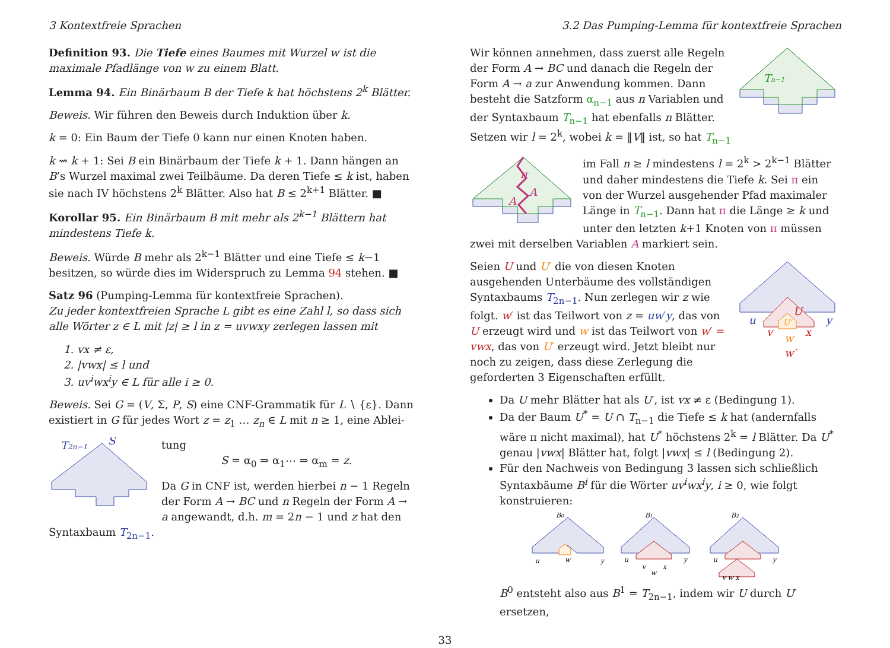3 Kontextfreie Sprachen 3.2 Das Pumping-Lemma für kontextfreie Sprachen
Definition 93. Die Tiefe eines Baumes mit Wurzel w ist die maximale Pfadlänge von w zu einem Blatt.
Lemma 94. Ein Binärbaum B der Tiefe k hat höchstens 2<sup>k</sup> Blätter.
Beweis. Wir führen den Beweis durch Induktion über k.
k = 0: Ein Baum der Tiefe 0 kann nur einen Knoten haben.
k ⇝ k + 1: Sei B ein Binärbaum der Tiefe k + 1. Dann hängen an B’s Wurzel maximal zwei Teilbäume. Da deren Tiefe ≤ k ist, haben sie nach IV höchstens 2<sup>k</sup> Blätter. Also hat B ≤ 2<sup>k+1</sup> Blätter. ■
Korollar 95. Ein Binärbaum B mit mehr als 2<sup>k−1</sup> Blättern hat mindestens Tiefe k.
Beweis. Würde B mehr als 2<sup>k−1</sup> Blätter und eine Tiefe ≤ k−1 besitzen, so würde dies im Widerspruch zu Lemma 94 stehen. ■
Satz 96 (Pumping-Lemma für kontextfreie Sprachen).
Zu jeder kontextfreien Sprache L gibt es eine Zahl l, so dass sich alle Wörter z ∈ L mit |z| ≥ l in z = uvwxy zerlegen lassen mit
1. vx ≠ ε,
2. |vwx| ≤ l und
3. uv<sup>i</sup>wx<sup>i</sup>y ∈ L für alle i ≥ 0.
Beweis. Sei G = (V, Σ, P, S) eine CNF-Grammatik für L ∖ {ε}. Dann existiert in G für jedes Wort z = z<sub>1</sub> … z<sub>n</sub> ∈ L mit n ≥ 1, eine Ablei-
T2n−1
S
tung
S = α<sub>0</sub> ⇒ α<sub>1</sub>⋯ ⇒ α<sub>m</sub> = z.
Da G in CNF ist, werden hierbei n − 1 Regeln der Form A → BC und n Regeln der Form A → a angewandt, d.h. m = 2n − 1 und z hat den Syntaxbaum T<sub>2n−1</sub>.
Tn−1
Wir können annehmen, dass zuerst alle Regeln der Form A → BC und danach die Regeln der Form A → a zur Anwendung kommen. Dann besteht die Satzform α<sub>n−1</sub> aus n Variablen und der Syntaxbaum T<sub>n−1</sub> hat ebenfalls n Blätter. Setzen wir l = 2<sup>k</sup>, wobei k = ‖V‖ ist, so hat T<sub>n−1</sub>
π
A
A
im Fall n ≥ l mindestens l = 2<sup>k</sup> > 2<sup>k−1</sup> Blätter und daher mindestens die Tiefe k. Sei π ein von der Wurzel ausgehender Pfad maximaler Länge in T<sub>n−1</sub>. Dann hat π die Länge ≥ k und unter den letzten k+1 Knoten von π müssen zwei mit derselben Variablen A markiert sein.
U
U′
u
y
v
x
w
w′
Seien U und U′ die von diesen Knoten ausgehenden Unterbäume des vollständigen Syntaxbaums T<sub>2n−1</sub>. Nun zerlegen wir z wie folgt. w′ ist das Teilwort von z = uw′y, das von U erzeugt wird und w ist das Teilwort von w′ = vwx, das von U′ erzeugt wird. Jetzt bleibt nur noch zu zeigen, dass diese Zerlegung die geforderten 3 Eigenschaften erfüllt.
Da U mehr Blätter hat als U′, ist vx ≠ ε (Bedingung 1).
Da der Baum U<sup>*</sup> = U ∩ T<sub>n−1</sub> die Tiefe ≤ k hat (andernfalls wäre π nicht maximal), hat U<sup>*</sup> höchstens 2<sup>k</sup> = l Blätter. Da U<sup>*</sup> genau |vwx| Blätter hat, folgt |vwx| ≤ l (Bedingung 2).
Für den Nachweis von Bedingung 3 lassen sich schließlich Syntaxbäume B<sup>i</sup> für die Wörter uv<sup>i</sup>wx<sup>i</sup>y, i ≥ 0, wie folgt konstruieren:
B0
u
w
y
B1
u
y
v
x
w
B2
u
y
v w x
B<sup>0</sup> entsteht also aus B<sup>1</sup> = T<sub>2n−1</sub>, indem wir U durch U′ ersetzen,
33